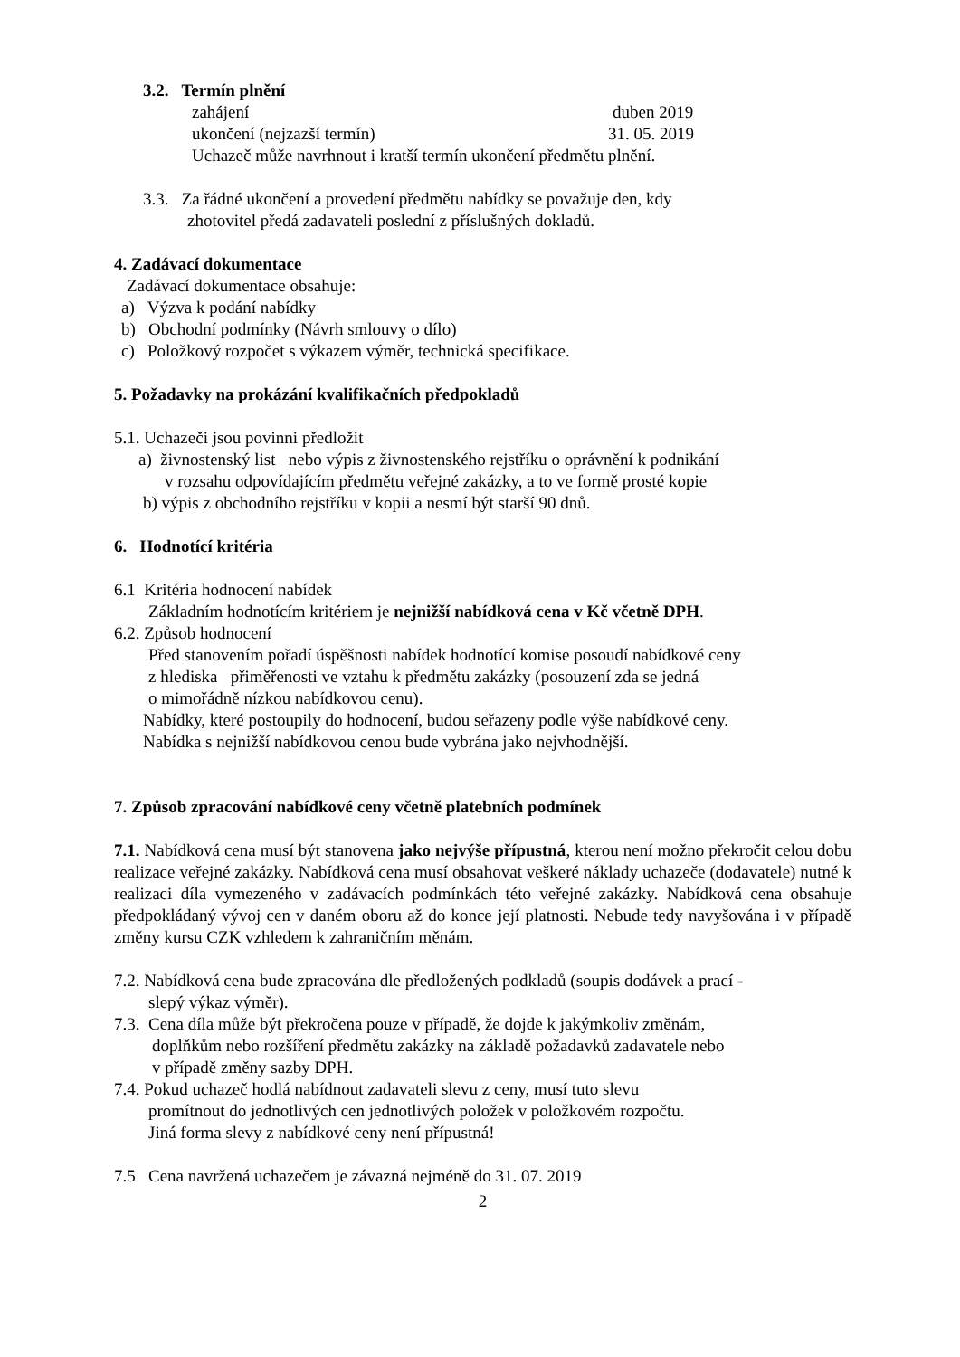3.2. Termín plnění
zahájení duben 2019
ukončení (nejzazší termín) 31. 05. 2019
Uchazeč může navrhnout i kratší termín ukončení předmětu plnění.
3.3. Za řádné ukončení a provedení předmětu nabídky se považuje den, kdy
zhotovitel předá zadavateli poslední z příslušných dokladů.
4. Zadávací dokumentace
Zadávací dokumentace obsahuje:
a) Výzva k podání nabídky
b) Obchodní podmínky (Návrh smlouvy o dílo)
c) Položkový rozpočet s výkazem výměr, technická specifikace.
5. Požadavky na prokázání kvalifikačních předpokladů
5.1. Uchazeči jsou povinni předložit
a) živnostenský list nebo výpis z živnostenského rejstříku o oprávnění k podnikání
v rozsahu odpovídajícím předmětu veřejné zakázky, a to ve formě prosté kopie
b) výpis z obchodního rejstříku v kopii a nesmí být starší 90 dnů.
6. Hodnotící kritéria
6.1 Kritéria hodnocení nabídek
Základním hodnotícím kritériem je nejnižší nabídková cena v Kč včetně DPH.
6.2. Způsob hodnocení
Před stanovením pořadí úspěšnosti nabídek hodnotící komise posoudí nabídkové ceny
z hlediska přiměřenosti ve vztahu k předmětu zakázky (posouzení zda se jedná
o mimořádně nízkou nabídkovou cenu).
Nabídky, které postoupily do hodnocení, budou seřazeny podle výše nabídkové ceny.
Nabídka s nejnižší nabídkovou cenou bude vybrána jako nejvhodnější.
7. Způsob zpracování nabídkové ceny včetně platebních podmínek
7.1. Nabídková cena musí být stanovena jako nejvýše přípustná, kterou není možno překročit celou dobu realizace veřejné zakázky. Nabídková cena musí obsahovat veškeré náklady uchazeče (dodavatele) nutné k realizaci díla vymezeného v zadávacích podmínkách této veřejné zakázky. Nabídková cena obsahuje předpokládaný vývoj cen v daném oboru až do konce její platnosti. Nebude tedy navyšována i v případě změny kursu CZK vzhledem k zahraničním měnám.
7.2. Nabídková cena bude zpracována dle předložených podkladů (soupis dodávek a prací -
slepý výkaz výměr).
7.3. Cena díla může být překročena pouze v případě, že dojde k jakýmkoliv změnám,
doplňkům nebo rozšíření předmětu zakázky na základě požadavků zadavatele nebo
v případě změny sazby DPH.
7.4. Pokud uchazeč hodlá nabídnout zadavateli slevu z ceny, musí tuto slevu
promítnout do jednotlivých cen jednotlivých položek v položkovém rozpočtu.
Jiná forma slevy z nabídkové ceny není přípustná!
7.5 Cena navržená uchazečem je závazná nejméně do 31. 07. 2019
2